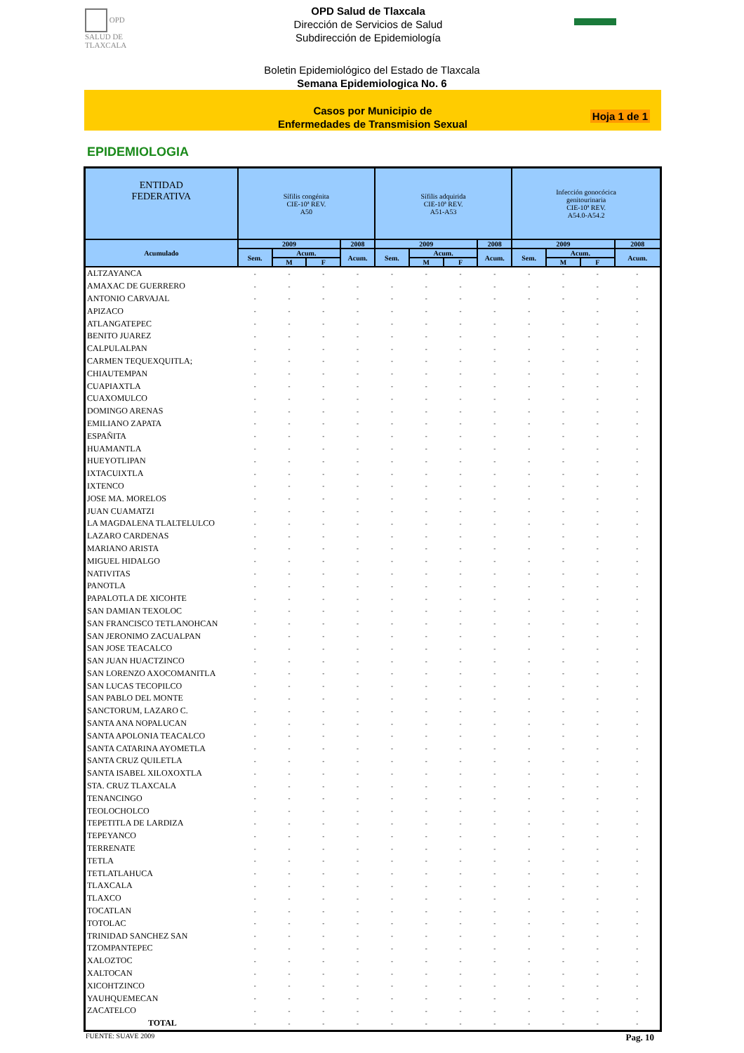OPD
SALUD DE TLAXCALA
OPD Salud de Tlaxcala
Dirección de Servicios de Salud
Subdirección de Epidemiología
Boletin Epidemiológico del Estado de Tlaxcala
Semana Epidemiologica No. 6
Casos por Municipio de
Enfermedades de Transmision Sexual
Hoja 1 de 1
EPIDEMIOLOGIA
| ENTIDAD FEDERATIVA | Sífilis congénita CIE-10ª REV. A50 | | | | Sífilis adquirida CIE-10ª REV. A51-A53 | | | | Infección gonocócica genitourinaria CIE-10ª REV. A54.0-A54.2 | | | |
| --- | --- | --- | --- | --- | --- | --- | --- | --- | --- | --- | --- | --- |
| Acumulado | 2009 | | | 2008 | 2009 | | | 2008 | 2009 | | | 2008 |
| | Sem. | Acum. | | Acum. | Sem. | Acum. | | Acum. | Sem. | Acum. | | Acum. |
| | | M | F | | | M | F | | | M | F | |
| ALTZAYANCA | - | - | - | - | - | - | - | - | - | - | - | - |
| AMAXAC DE GUERRERO | - | - | - | - | - | - | - | - | - | - | - | - |
| ANTONIO CARVAJAL | - | - | - | - | - | - | - | - | - | - | - | - |
| APIZACO | - | - | - | - | - | - | - | - | - | - | - | - |
| ATLANGATEPEC | - | - | - | - | - | - | - | - | - | - | - | - |
| BENITO JUAREZ | - | - | - | - | - | - | - | - | - | - | - | - |
| CALPULALPAN | - | - | - | - | - | - | - | - | - | - | - | - |
| CARMEN TEQUEXQUITLA; | - | - | - | - | - | - | - | - | - | - | - | - |
| CHIAUTEMPAN | - | - | - | - | - | - | - | - | - | - | - | - |
| CUAPIAXTLA | - | - | - | - | - | - | - | - | - | - | - | - |
| CUAXOMULCO | - | - | - | - | - | - | - | - | - | - | - | - |
| DOMINGO ARENAS | - | - | - | - | - | - | - | - | - | - | - | - |
| EMILIANO ZAPATA | - | - | - | - | - | - | - | - | - | - | - | - |
| ESPAÑITA | - | - | - | - | - | - | - | - | - | - | - | - |
| HUAMANTLA | - | - | - | - | - | - | - | - | - | - | - | - |
| HUEYOTLIPAN | - | - | - | - | - | - | - | - | - | - | - | - |
| IXTACUIXTLA | - | - | - | - | - | - | - | - | - | - | - | - |
| IXTENCO | - | - | - | - | - | - | - | - | - | - | - | - |
| JOSE MA. MORELOS | - | - | - | - | - | - | - | - | - | - | - | - |
| JUAN CUAMATZI | - | - | - | - | - | - | - | - | - | - | - | - |
| LA MAGDALENA TLALTELULCO | - | - | - | - | - | - | - | - | - | - | - | - |
| LAZARO CARDENAS | - | - | - | - | - | - | - | - | - | - | - | - |
| MARIANO ARISTA | - | - | - | - | - | - | - | - | - | - | - | - |
| MIGUEL HIDALGO | - | - | - | - | - | - | - | - | - | - | - | - |
| NATIVITAS | - | - | - | - | - | - | - | - | - | - | - | - |
| PANOTLA | - | - | - | - | - | - | - | - | - | - | - | - |
| PAPALOTLA DE XICOHTE | - | - | - | - | - | - | - | - | - | - | - | - |
| SAN DAMIAN TEXOLOC | - | - | - | - | - | - | - | - | - | - | - | - |
| SAN FRANCISCO TETLANOHCAN | - | - | - | - | - | - | - | - | - | - | - | - |
| SAN JERONIMO ZACUALPAN | - | - | - | - | - | - | - | - | - | - | - | - |
| SAN JOSE TEACALCO | - | - | - | - | - | - | - | - | - | - | - | - |
| SAN JUAN HUACTZINCO | - | - | - | - | - | - | - | - | - | - | - | - |
| SAN LORENZO AXOCOMANITLA | - | - | - | - | - | - | - | - | - | - | - | - |
| SAN LUCAS TECOPILCO | - | - | - | - | - | - | - | - | - | - | - | - |
| SAN PABLO DEL MONTE | - | - | - | - | - | - | - | - | - | - | - | - |
| SANCTORUM, LAZARO C. | - | - | - | - | - | - | - | - | - | - | - | - |
| SANTA ANA NOPALUCAN | - | - | - | - | - | - | - | - | - | - | - | - |
| SANTA APOLONIA TEACALCO | - | - | - | - | - | - | - | - | - | - | - | - |
| SANTA CATARINA AYOMETLA | - | - | - | - | - | - | - | - | - | - | - | - |
| SANTA CRUZ QUILETLA | - | - | - | - | - | - | - | - | - | - | - | - |
| SANTA ISABEL XILOXOXTLA | - | - | - | - | - | - | - | - | - | - | - | - |
| STA. CRUZ TLAXCALA | - | - | - | - | - | - | - | - | - | - | - | - |
| TENANCINGO | - | - | - | - | - | - | - | - | - | - | - | - |
| TEOLOCHOLCO | - | - | - | - | - | - | - | - | - | - | - | - |
| TEPETITLA DE LARDIZA | - | - | - | - | - | - | - | - | - | - | - | - |
| TEPEYANCO | - | - | - | - | - | - | - | - | - | - | - | - |
| TERRENATE | - | - | - | - | - | - | - | - | - | - | - | - |
| TETLA | - | - | - | - | - | - | - | - | - | - | - | - |
| TETLATLAHUCA | - | - | - | - | - | - | - | - | - | - | - | - |
| TLAXCALA | - | - | - | - | - | - | - | - | - | - | - | - |
| TLAXCO | - | - | - | - | - | - | - | - | - | - | - | - |
| TOCATLAN | - | - | - | - | - | - | - | - | - | - | - | - |
| TOTOLAC | - | - | - | - | - | - | - | - | - | - | - | - |
| TRINIDAD SANCHEZ SAN | - | - | - | - | - | - | - | - | - | - | - | - |
| TZOMPANTEPEC | - | - | - | - | - | - | - | - | - | - | - | - |
| XALOZTOC | - | - | - | - | - | - | - | - | - | - | - | - |
| XALTOCAN | - | - | - | - | - | - | - | - | - | - | - | - |
| XICOHTZINCO | - | - | - | - | - | - | - | - | - | - | - | - |
| YAUHQUEMECAN | - | - | - | - | - | - | - | - | - | - | - | - |
| ZACATELCO | - | - | - | - | - | - | - | - | - | - | - | - |
| TOTAL | - | - | - | - | - | - | - | - | - | - | - | - |
FUENTE: SUAVE 2009 Pag. 10